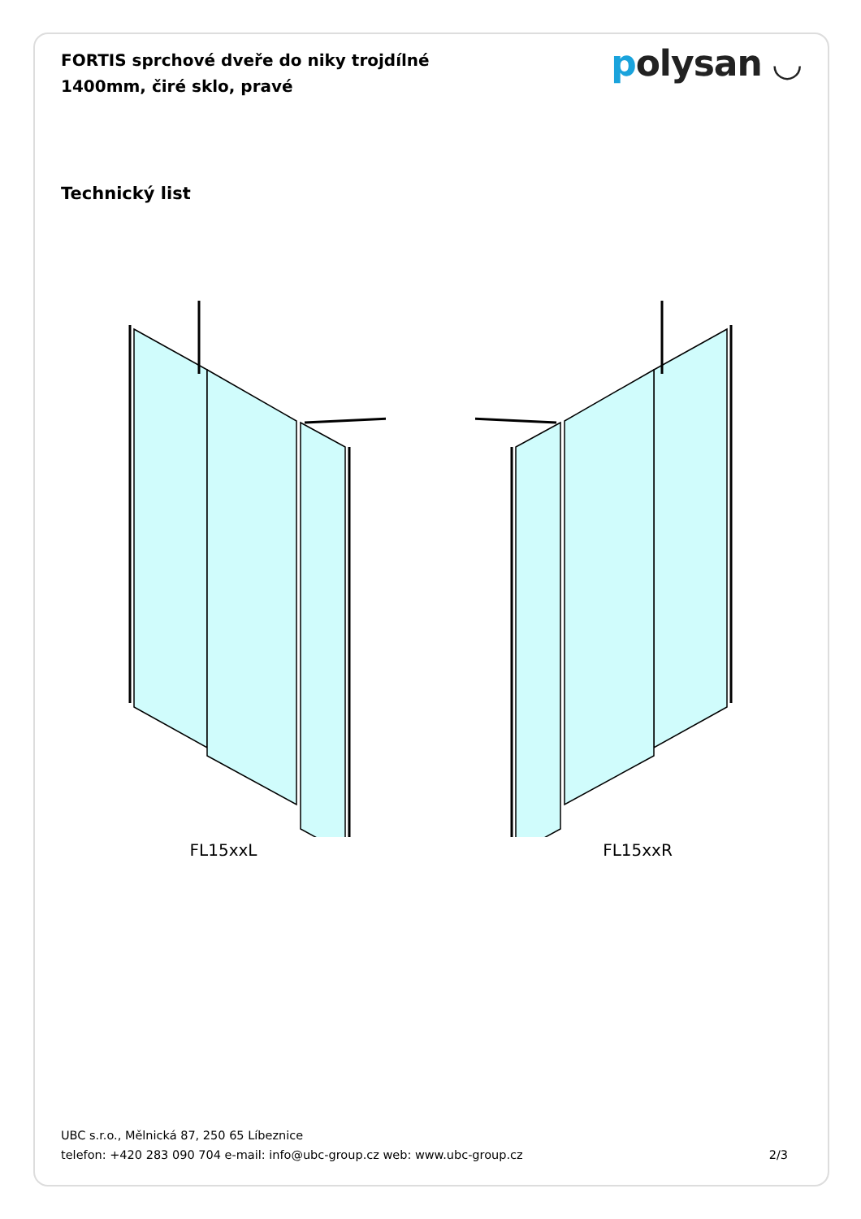FORTIS sprchové dveře do niky trojdílné 1400mm, čiré sklo, pravé
polysan ◡
Technický list
FL15xxL FL15xxR
UBC s.r.o., Mělnická 87, 250 65 Líbeznice
telefon: +420 283 090 704 e-mail: info@ubc-group.cz web: www.ubc-group.cz
2/3